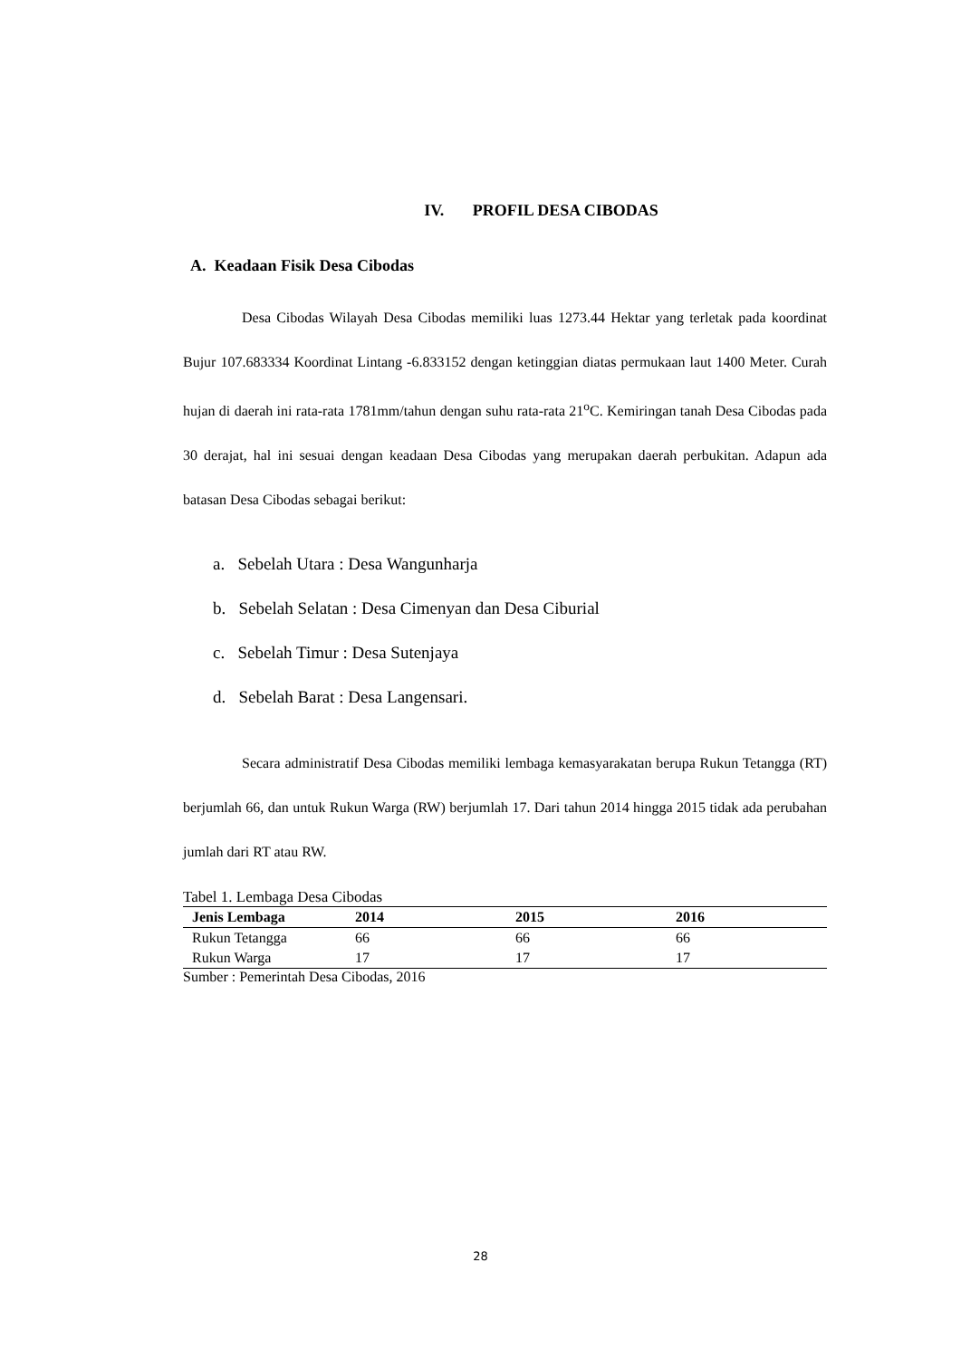IV. PROFIL DESA CIBODAS
A. Keadaan Fisik Desa Cibodas
Desa Cibodas Wilayah Desa Cibodas memiliki luas 1273.44 Hektar yang terletak pada koordinat Bujur 107.683334 Koordinat Lintang -6.833152 dengan ketinggian diatas permukaan laut 1400 Meter. Curah hujan di daerah ini rata-rata 1781mm/tahun dengan suhu rata-rata 21<sup>o</sup>C. Kemiringan tanah Desa Cibodas pada 30 derajat, hal ini sesuai dengan keadaan Desa Cibodas yang merupakan daerah perbukitan. Adapun ada batasan Desa Cibodas sebagai berikut:
a. Sebelah Utara : Desa Wangunharja
b. Sebelah Selatan : Desa Cimenyan dan Desa Ciburial
c. Sebelah Timur : Desa Sutenjaya
d. Sebelah Barat : Desa Langensari.
Secara administratif Desa Cibodas memiliki lembaga kemasyarakatan berupa Rukun Tetangga (RT) berjumlah 66, dan untuk Rukun Warga (RW) berjumlah 17. Dari tahun 2014 hingga 2015 tidak ada perubahan jumlah dari RT atau RW.
Tabel 1. Lembaga Desa Cibodas
| Jenis Lembaga | 2014 | 2015 | 2016 |
| --- | --- | --- | --- |
| Rukun Tetangga | 66 | 66 | 66 |
| Rukun Warga | 17 | 17 | 17 |
Sumber : Pemerintah Desa Cibodas, 2016
28